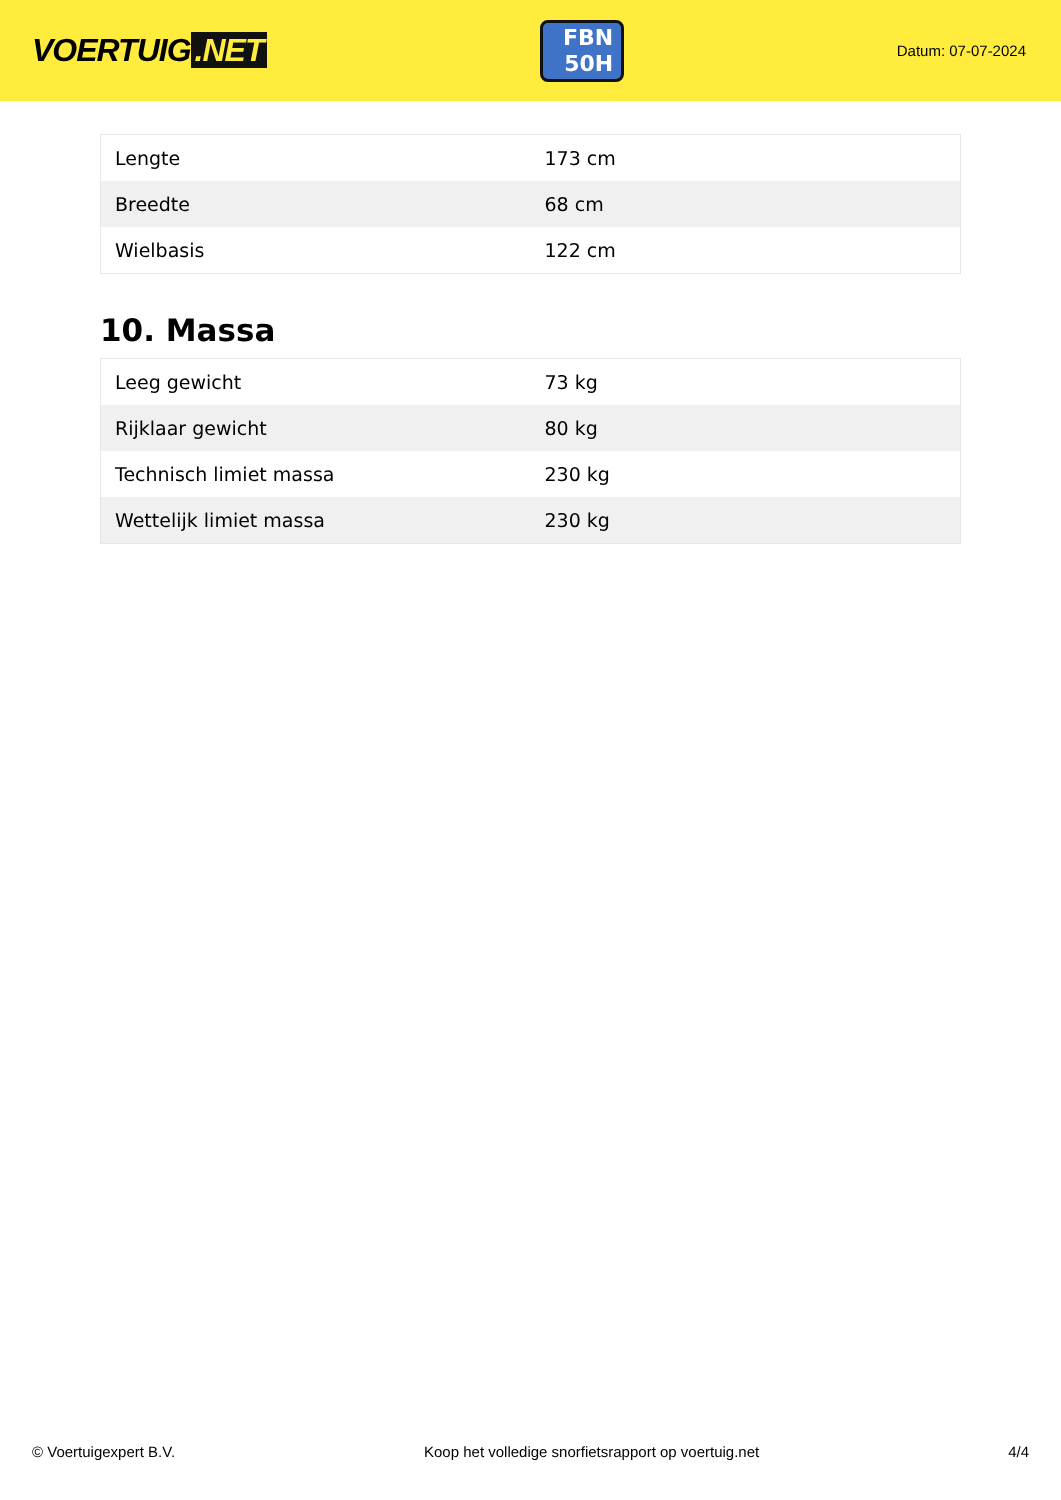VOERTUIG.NET
FBN
50H
Datum: 07-07-2024
| Lengte | 173 cm |
| Breedte | 68 cm |
| Wielbasis | 122 cm |
10. Massa
| Leeg gewicht | 73 kg |
| Rijklaar gewicht | 80 kg |
| Technisch limiet massa | 230 kg |
| Wettelijk limiet massa | 230 kg |
© Voertuigexpert B.V. Koop het volledige snorfietsrapport op voertuig.net 4/4